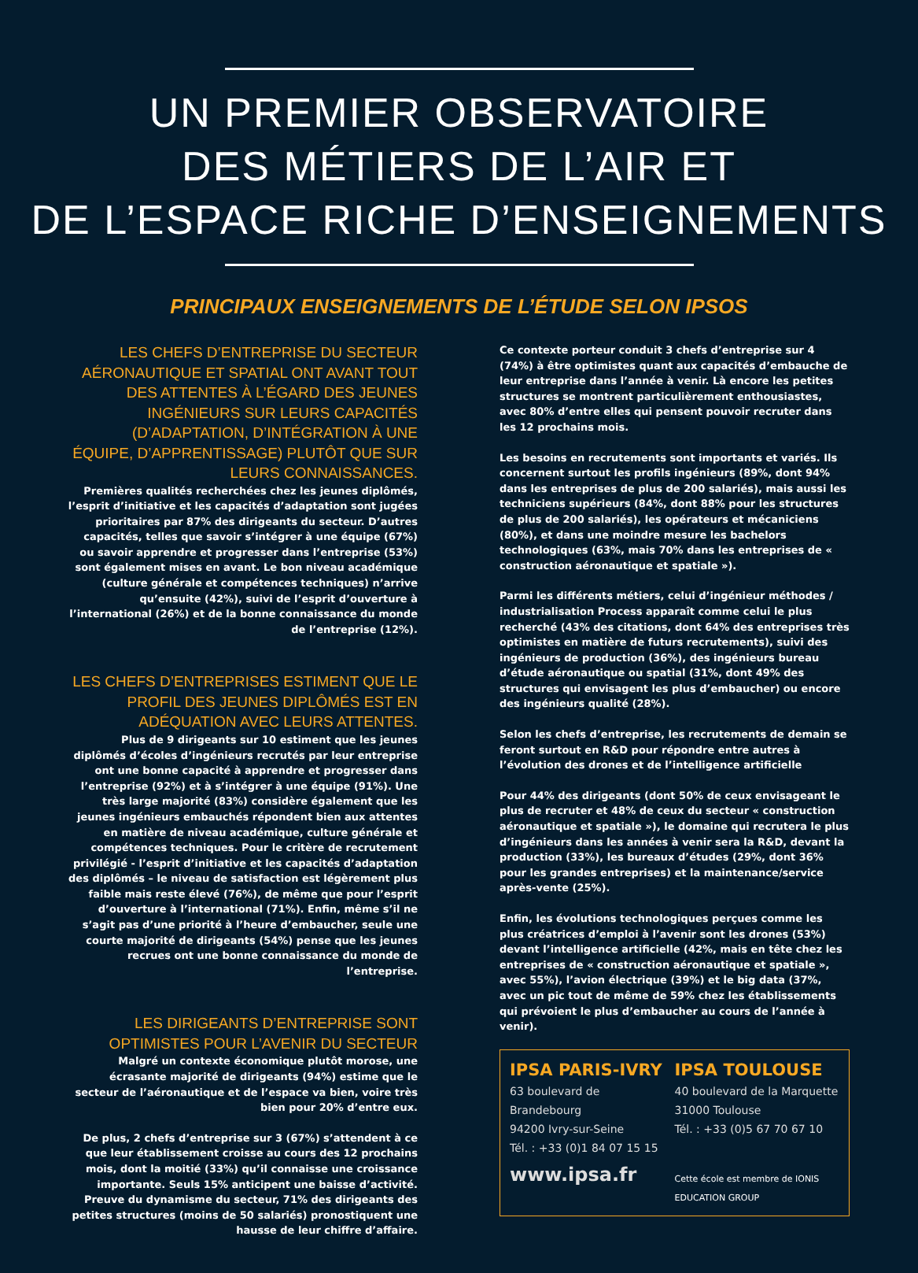UN PREMIER OBSERVATOIRE
DES MÉTIERS DE L’AIR ET
DE L’ESPACE RICHE D’ENSEIGNEMENTS
PRINCIPAUX ENSEIGNEMENTS DE L’ÉTUDE SELON IPSOS
LES CHEFS D’ENTREPRISE DU SECTEUR AÉRONAUTIQUE ET SPATIAL ONT AVANT TOUT DES ATTENTES À L’ÉGARD DES JEUNES INGÉNIEURS SUR LEURS CAPACITÉS (D’ADAPTATION, D’INTÉGRATION À UNE ÉQUIPE, D’APPRENTISSAGE) PLUTÔT QUE SUR LEURS CONNAISSANCES.
Premières qualités recherchées chez les jeunes diplômés, l’esprit d’initiative et les capacités d’adaptation sont jugées prioritaires par 87% des dirigeants du secteur. D’autres capacités, telles que savoir s’intégrer à une équipe (67%) ou savoir apprendre et progresser dans l’entreprise (53%) sont également mises en avant. Le bon niveau académique (culture générale et compétences techniques) n’arrive qu’ensuite (42%), suivi de l’esprit d’ouverture à l’international (26%) et de la bonne connaissance du monde de l’entreprise (12%).
LES CHEFS D’ENTREPRISES ESTIMENT QUE LE PROFIL DES JEUNES DIPLÔMÉS EST EN ADÉQUATION AVEC LEURS ATTENTES.
Plus de 9 dirigeants sur 10 estiment que les jeunes diplômés d’écoles d’ingénieurs recrutés par leur entreprise ont une bonne capacité à apprendre et progresser dans l’entreprise (92%) et à s’intégrer à une équipe (91%). Une très large majorité (83%) considère également que les jeunes ingénieurs embauchés répondent bien aux attentes en matière de niveau académique, culture générale et compétences techniques. Pour le critère de recrutement privilégié - l’esprit d’initiative et les capacités d’adaptation des diplômés – le niveau de satisfaction est légèrement plus faible mais reste élevé (76%), de même que pour l’esprit d’ouverture à l’international (71%). Enfin, même s’il ne s’agit pas d’une priorité à l’heure d’embaucher, seule une courte majorité de dirigeants (54%) pense que les jeunes recrues ont une bonne connaissance du monde de l’entreprise.
LES DIRIGEANTS D’ENTREPRISE SONT OPTIMISTES POUR L’AVENIR DU SECTEUR
Malgré un contexte économique plutôt morose, une écrasante majorité de dirigeants (94%) estime que le secteur de l’aéronautique et de l’espace va bien, voire très bien pour 20% d’entre eux.
De plus, 2 chefs d’entreprise sur 3 (67%) s’attendent à ce que leur établissement croisse au cours des 12 prochains mois, dont la moitié (33%) qu’il connaisse une croissance importante. Seuls 15% anticipent une baisse d’activité. Preuve du dynamisme du secteur, 71% des dirigeants des petites structures (moins de 50 salariés) pronostiquent une hausse de leur chiffre d’affaire.
Ce contexte porteur conduit 3 chefs d’entreprise sur 4 (74%) à être optimistes quant aux capacités d’embauche de leur entreprise dans l’année à venir. Là encore les petites structures se montrent particulièrement enthousiastes, avec 80% d’entre elles qui pensent pouvoir recruter dans les 12 prochains mois.
Les besoins en recrutements sont importants et variés. Ils concernent surtout les profils ingénieurs (89%, dont 94% dans les entreprises de plus de 200 salariés), mais aussi les techniciens supérieurs (84%, dont 88% pour les structures de plus de 200 salariés), les opérateurs et mécaniciens (80%), et dans une moindre mesure les bachelors technologiques (63%, mais 70% dans les entreprises de « construction aéronautique et spatiale »).
Parmi les différents métiers, celui d’ingénieur méthodes / industrialisation Process apparaît comme celui le plus recherché (43% des citations, dont 64% des entreprises très optimistes en matière de futurs recrutements), suivi des ingénieurs de production (36%), des ingénieurs bureau d’étude aéronautique ou spatial (31%, dont 49% des structures qui envisagent les plus d’embaucher) ou encore des ingénieurs qualité (28%).
Selon les chefs d’entreprise, les recrutements de demain se feront surtout en R&D pour répondre entre autres à l’évolution des drones et de l’intelligence artificielle
Pour 44% des dirigeants (dont 50% de ceux envisageant le plus de recruter et 48% de ceux du secteur « construction aéronautique et spatiale »), le domaine qui recrutera le plus d’ingénieurs dans les années à venir sera la R&D, devant la production (33%), les bureaux d’études (29%, dont 36% pour les grandes entreprises) et la maintenance/service après-vente (25%).
Enfin, les évolutions technologiques perçues comme les plus créatrices d’emploi à l’avenir sont les drones (53%) devant l’intelligence artificielle (42%, mais en tête chez les entreprises de « construction aéronautique et spatiale », avec 55%), l’avion électrique (39%) et le big data (37%, avec un pic tout de même de 59% chez les établissements qui prévoient le plus d’embaucher au cours de l’année à venir).
IPSA PARIS-IVRY
63 boulevard de Brandebourg
94200 Ivry-sur-Seine
Tél. : +33 (0)1 84 07 15 15
IPSA TOULOUSE
40 boulevard de la Marquette
31000 Toulouse
Tél. : +33 (0)5 67 70 67 10
www.ipsa.fr
Cette école est membre de IONIS EDUCATION GROUP